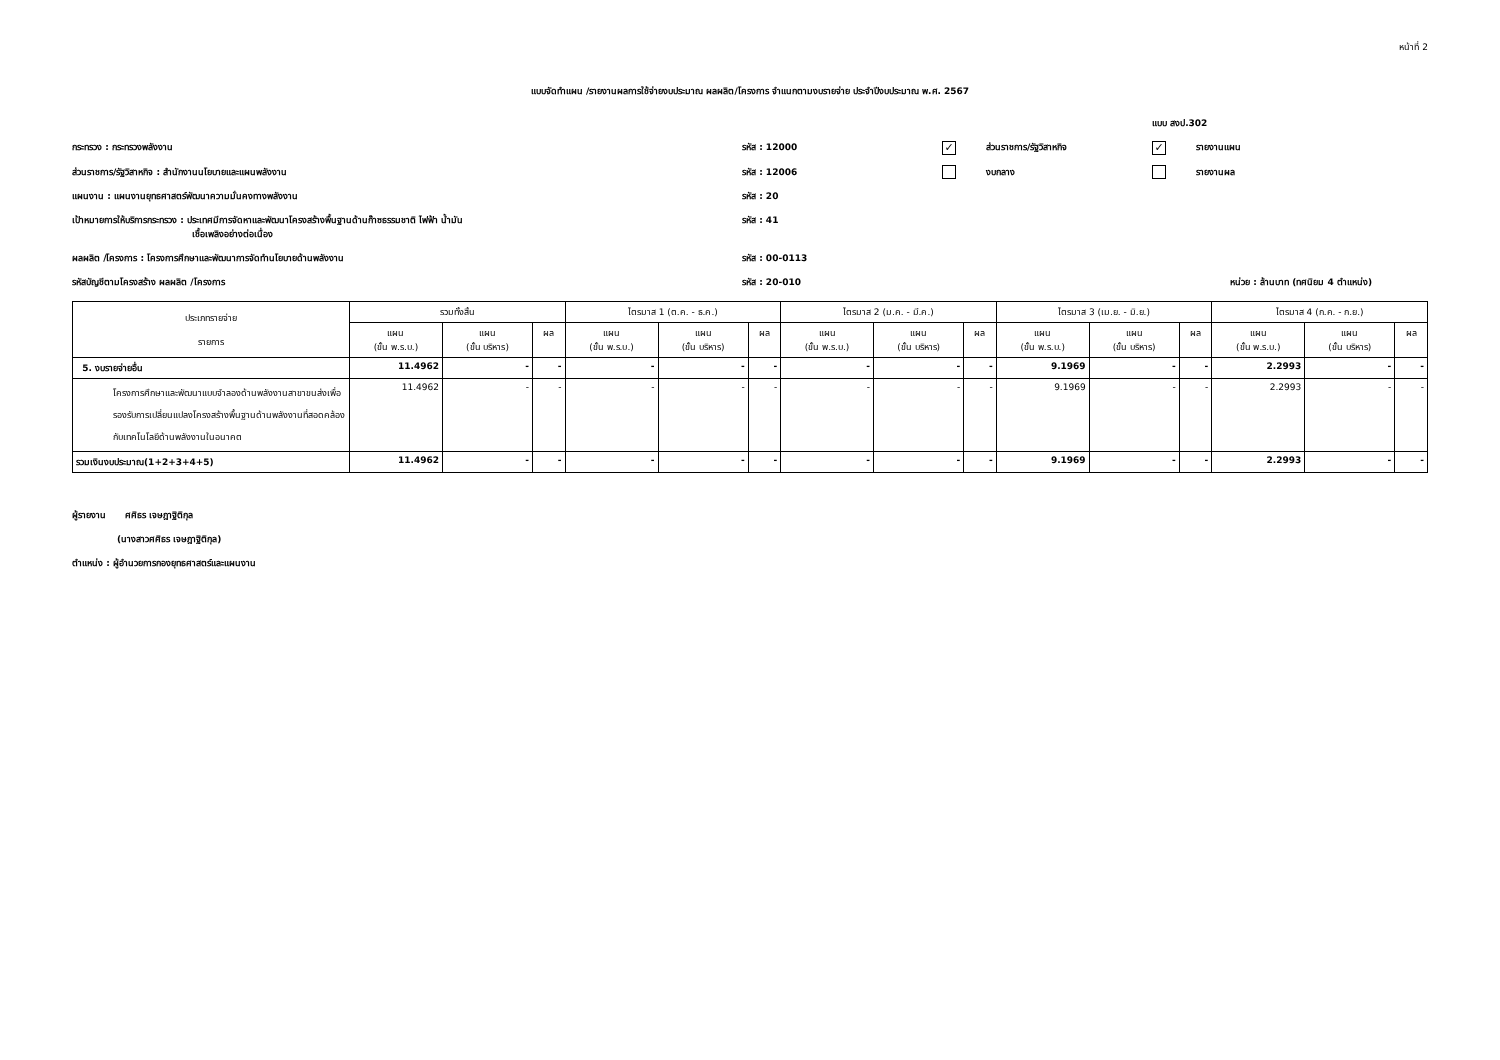หน้าที่ 2
แบบจัดทำแผน /รายงานผลการใช้จ่ายงบประมาณ ผลผลิต/โครงการ จำแนกตามงบรายจ่าย ประจำปีงบประมาณ พ.ศ. 2567
แบบ สงป.302
กระทรวง : กระทรวงพลังงาน
รหัส : 12000
✓ ส่วนราชการ/รัฐวิสาหกิจ
✓ รายงานแผน
ส่วนราชการ/รัฐวิสาหกิจ : สำนักงานนโยบายและแผนพลังงาน
รหัส : 12006
งบกลาง
รายงานผล
แผนงาน : แผนงานยุทธศาสตร์พัฒนาความมั่นคงทางพลังงาน
รหัส : 20
เป้าหมายการให้บริการกระทรวง : ประเทศมีการจัดหาและพัฒนาโครงสร้างพื้นฐานด้านก๊าซธรรมชาติ ไฟฟ้า น้ำมัน
เชื้อเพลิงอย่างต่อเนื่อง
รหัส : 41
ผลผลิต /โครงการ : โครงการศึกษาและพัฒนาการจัดทำนโยบายด้านพลังงาน
รหัส : 00-0113
รหัสบัญชีตามโครงสร้าง ผลผลิต /โครงการ
รหัส : 20-010
หน่วย : ล้านบาท (ทศนิยม 4 ตำแหน่ง)
| ประเภทรายจ่าย รายการ | รวมทั้งสิ้น | | | ไตรมาส 1 (ต.ค. - ธ.ค.) | | | ไตรมาส 2 (ม.ค. - มี.ค.) | | | ไตรมาส 3 (เม.ย. - มิ.ย.) | | | ไตรมาส 4 (ก.ค. - ก.ย.) | | |
| --- | --- | --- | --- | --- | --- | --- | --- | --- | --- | --- | --- | --- | --- | --- | --- |
| | แผน (ขั้น พ.ร.บ.) | แผน (ขั้น บริหาร) | ผล | แผน (ขั้น พ.ร.บ.) | แผน (ขั้น บริหาร) | ผล | แผน (ขั้น พ.ร.บ.) | แผน (ขั้น บริหาร) | ผล | แผน (ขั้น พ.ร.บ.) | แผน (ขั้น บริหาร) | ผล | แผน (ขั้น พ.ร.บ.) | แผน (ขั้น บริหาร) | ผล |
| 5. งบรายจ่ายอื่น | 11.4962 | - | - | - | - | - | - | - | - | 9.1969 | - | - | 2.2993 | - | - |
| โครงการศึกษาและพัฒนาแบบจำลองด้านพลังงานสาขาขนส่งเพื่อรองรับการเปลี่ยนแปลงโครงสร้างพื้นฐานด้านพลังงานที่สอดคล้องกับเทคโนโลยีด้านพลังงานในอนาคต | 11.4962 | - | - | - | - | - | - | - | - | 9.1969 | - | - | 2.2993 | - | - |
| รวมเงินงบประมาณ(1+2+3+4+5) | 11.4962 | - | - | - | - | - | - | - | - | 9.1969 | - | - | 2.2993 | - | - |
ผู้รายงาน ศศิธร เจษฎาฐิติกุล
(นางสาวศศิธร เจษฎาฐิติกุล)
ตำแหน่ง : ผู้อำนวยการกองยุทธศาสตร์และแผนงาน